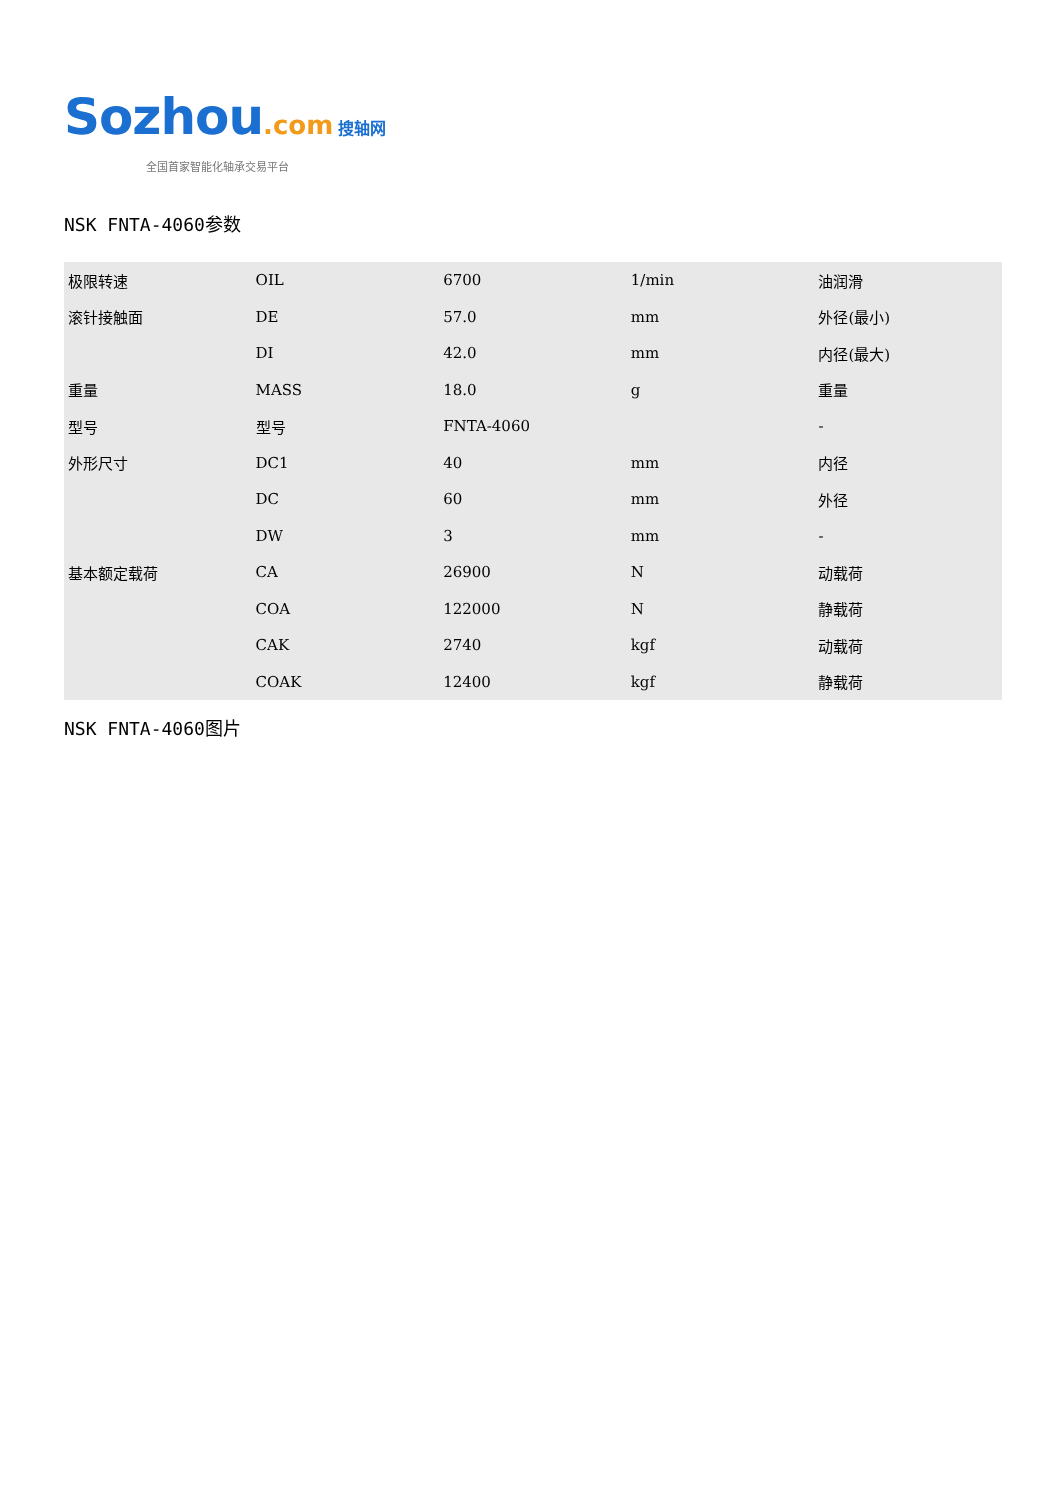Sozhou.com 搜轴网
全国首家智能化轴承交易平台
NSK FNTA-4060参数
| 极限转速 | OIL | 6700 | 1/min | 油润滑 |
| 滚针接触面 | DE | 57.0 | mm | 外径(最小) |
| | DI | 42.0 | mm | 内径(最大) |
| 重量 | MASS | 18.0 | g | 重量 |
| 型号 | 型号 | FNTA-4060 | | - |
| 外形尺寸 | DC1 | 40 | mm | 内径 |
| | DC | 60 | mm | 外径 |
| | DW | 3 | mm | - |
| 基本额定载荷 | CA | 26900 | N | 动载荷 |
| | COA | 122000 | N | 静载荷 |
| | CAK | 2740 | kgf | 动载荷 |
| | COAK | 12400 | kgf | 静载荷 |
NSK FNTA-4060图片